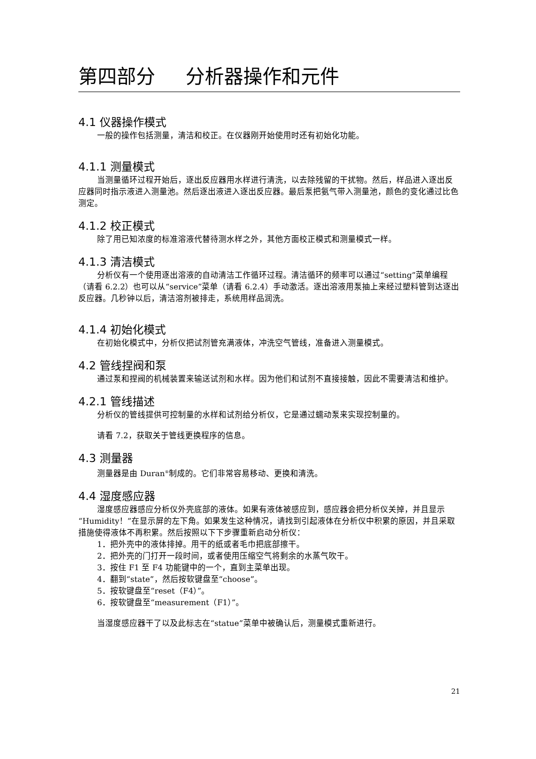第四部分 分析器操作和元件
4.1 仪器操作模式
一般的操作包括测量，清洁和校正。在仪器刚开始使用时还有初始化功能。
4.1.1 测量模式
当测量循环过程开始后，逐出反应器用水样进行清洗，以去除残留的干扰物。然后，样品进入逐出反应器同时指示液进入测量池。然后逐出液进入逐出反应器。最后泵把氨气带入测量池，颜色的变化通过比色测定。
4.1.2 校正模式
除了用已知浓度的标准溶液代替待测水样之外，其他方面校正模式和测量模式一样。
4.1.3 清洁模式
分析仪有一个使用逐出溶液的自动清洁工作循环过程。清洁循环的频率可以通过“setting”菜单编程（请看 6.2.2）也可以从“service”菜单（请看 6.2.4）手动激活。逐出溶液用泵抽上来经过塑料管到达逐出反应器。几秒钟以后，清洁溶剂被排走，系统用样品润洗。
4.1.4 初始化模式
在初始化模式中，分析仪把试剂管充满液体，冲洗空气管线，准备进入测量模式。
4.2 管线捏阀和泵
通过泵和捏阀的机械装置来输送试剂和水样。因为他们和试剂不直接接触，因此不需要清洁和维护。
4.2.1 管线描述
分析仪的管线提供可控制量的水样和试剂给分析仪，它是通过蠕动泵来实现控制量的。
请看 7.2，获取关于管线更换程序的信息。
4.3 测量器
测量器是由 Duran<sup>®</sup>制成的。它们非常容易移动、更换和清洗。
4.4 湿度感应器
湿度感应器感应分析仪外壳底部的液体。如果有液体被感应到，感应器会把分析仪关掉，并且显示“Humidity！”在显示屏的左下角。如果发生这种情况，请找到引起液体在分析仪中积累的原因，并且采取措施使得液体不再积累。然后按照以下下步骤重新启动分析仪：
1．把外壳中的液体排掉。用干的纸或者毛巾把底部擦干。
2．把外壳的门打开一段时间，或者使用压缩空气将剩余的水蒸气吹干。
3．按住 F1 至 F4 功能键中的一个，直到主菜单出现。
4．翻到“state”，然后按软键盘至“choose”。
5．按软键盘至“reset（F4）”。
6．按软键盘至“measurement（F1）”。
当湿度感应器干了以及此标志在“statue”菜单中被确认后，测量模式重新进行。
21